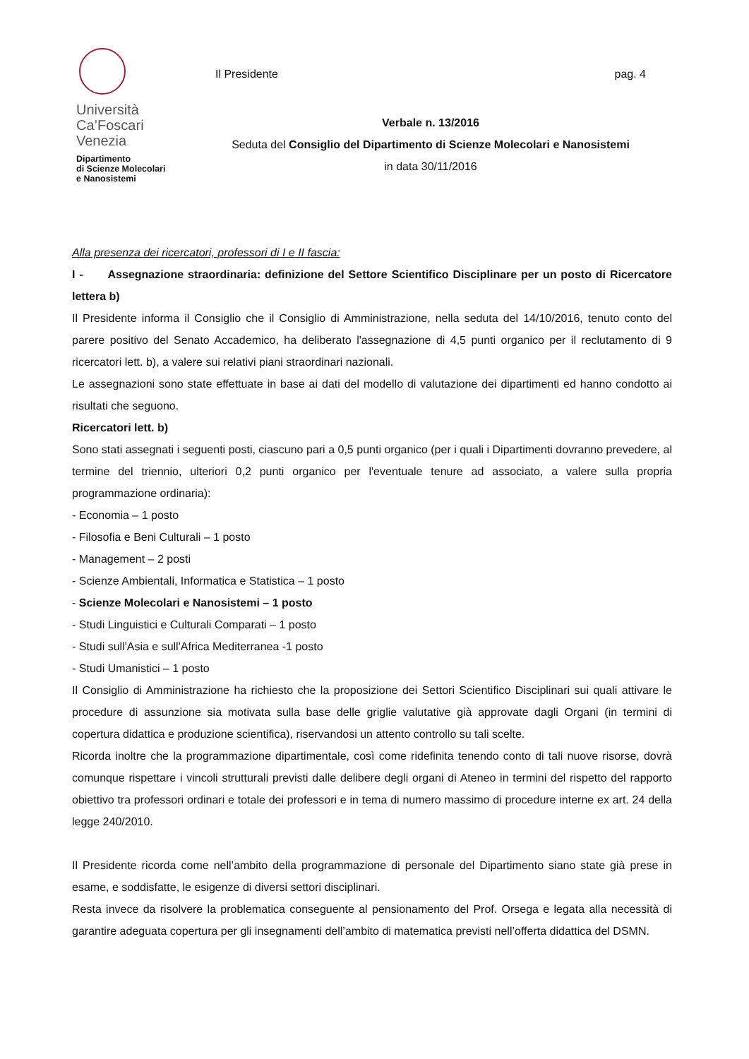Università
Ca’Foscari
Venezia
Dipartimento
di Scienze Molecolari
e Nanosistemi
Il Presidente pag. 4
Verbale n. 13/2016
Seduta del Consiglio del Dipartimento di Scienze Molecolari e Nanosistemi
in data 30/11/2016
Alla presenza dei ricercatori, professori di I e II fascia:
I - Assegnazione straordinaria: definizione del Settore Scientifico Disciplinare per un posto di Ricercatore lettera b)
Il Presidente informa il Consiglio che il Consiglio di Amministrazione, nella seduta del 14/10/2016, tenuto conto del parere positivo del Senato Accademico, ha deliberato l'assegnazione di 4,5 punti organico per il reclutamento di 9 ricercatori lett. b), a valere sui relativi piani straordinari nazionali.
Le assegnazioni sono state effettuate in base ai dati del modello di valutazione dei dipartimenti ed hanno condotto ai risultati che seguono.
Ricercatori lett. b)
Sono stati assegnati i seguenti posti, ciascuno pari a 0,5 punti organico (per i quali i Dipartimenti dovranno prevedere, al termine del triennio, ulteriori 0,2 punti organico per l'eventuale tenure ad associato, a valere sulla propria programmazione ordinaria):
- Economia – 1 posto
- Filosofia e Beni Culturali – 1 posto
- Management – 2 posti
- Scienze Ambientali, Informatica e Statistica – 1 posto
- Scienze Molecolari e Nanosistemi – 1 posto
- Studi Linguistici e Culturali Comparati – 1 posto
- Studi sull'Asia e sull'Africa Mediterranea -1 posto
- Studi Umanistici – 1 posto
Il Consiglio di Amministrazione ha richiesto che la proposizione dei Settori Scientifico Disciplinari sui quali attivare le procedure di assunzione sia motivata sulla base delle griglie valutative già approvate dagli Organi (in termini di copertura didattica e produzione scientifica), riservandosi un attento controllo su tali scelte.
Ricorda inoltre che la programmazione dipartimentale, così come ridefinita tenendo conto di tali nuove risorse, dovrà comunque rispettare i vincoli strutturali previsti dalle delibere degli organi di Ateneo in termini del rispetto del rapporto obiettivo tra professori ordinari e totale dei professori e in tema di numero massimo di procedure interne ex art. 24 della legge 240/2010.
Il Presidente ricorda come nell’ambito della programmazione di personale del Dipartimento siano state già prese in esame, e soddisfatte, le esigenze di diversi settori disciplinari.
Resta invece da risolvere la problematica conseguente al pensionamento del Prof. Orsega e legata alla necessità di garantire adeguata copertura per gli insegnamenti dell’ambito di matematica previsti nell’offerta didattica del DSMN.